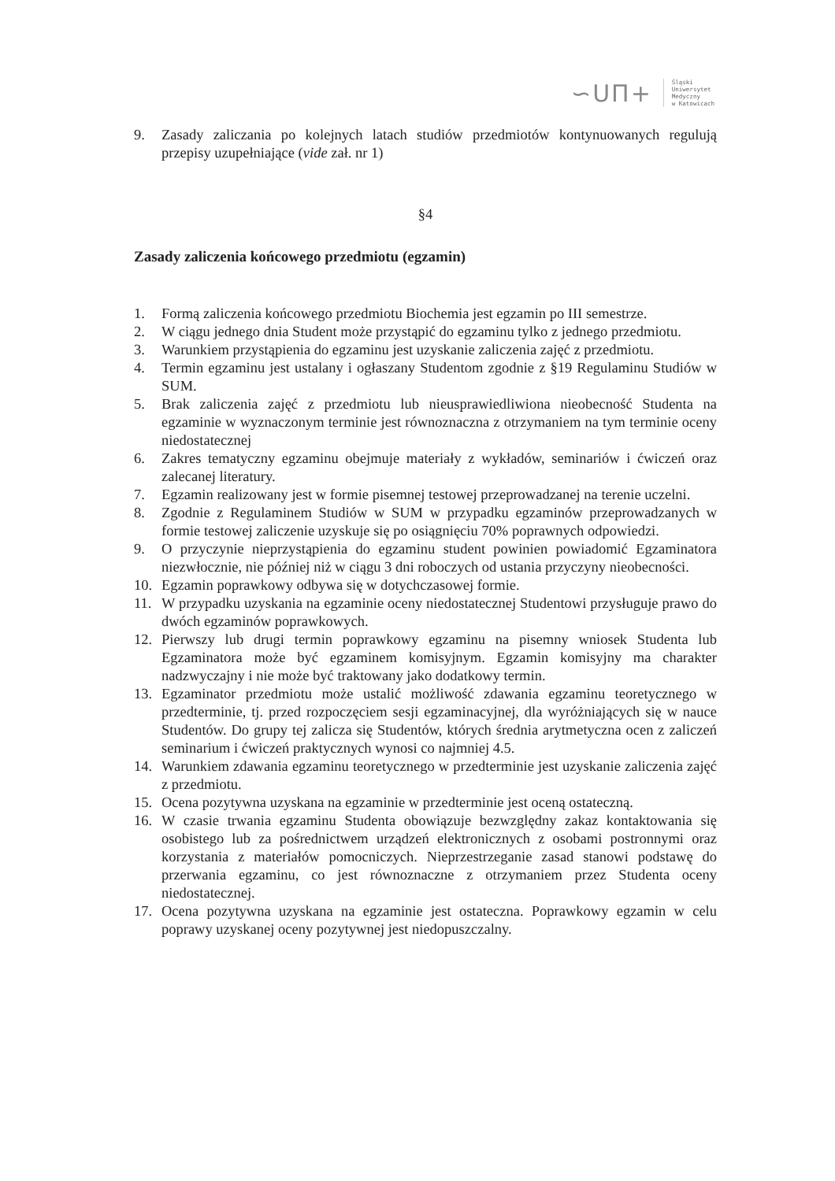∽UΠ+
Śląski
Uniwersytet
Medyczny
w Katowicach
9. Zasady zaliczania po kolejnych latach studiów przedmiotów kontynuowanych regulują przepisy uzupełniające (vide zał. nr 1)
§4
Zasady zaliczenia końcowego przedmiotu (egzamin)
1. Formą zaliczenia końcowego przedmiotu Biochemia jest egzamin po III semestrze.
2. W ciągu jednego dnia Student może przystąpić do egzaminu tylko z jednego przedmiotu.
3. Warunkiem przystąpienia do egzaminu jest uzyskanie zaliczenia zajęć z przedmiotu.
4. Termin egzaminu jest ustalany i ogłaszany Studentom zgodnie z §19 Regulaminu Studiów w SUM.
5. Brak zaliczenia zajęć z przedmiotu lub nieusprawiedliwiona nieobecność Studenta na egzaminie w wyznaczonym terminie jest równoznaczna z otrzymaniem na tym terminie oceny niedostatecznej
6. Zakres tematyczny egzaminu obejmuje materiały z wykładów, seminariów i ćwiczeń oraz zalecanej literatury.
7. Egzamin realizowany jest w formie pisemnej testowej przeprowadzanej na terenie uczelni.
8. Zgodnie z Regulaminem Studiów w SUM w przypadku egzaminów przeprowadzanych w formie testowej zaliczenie uzyskuje się po osiągnięciu 70% poprawnych odpowiedzi.
9. O przyczynie nieprzystąpienia do egzaminu student powinien powiadomić Egzaminatora niezwłocznie, nie później niż w ciągu 3 dni roboczych od ustania przyczyny nieobecności.
10. Egzamin poprawkowy odbywa się w dotychczasowej formie.
11. W przypadku uzyskania na egzaminie oceny niedostatecznej Studentowi przysługuje prawo do dwóch egzaminów poprawkowych.
12. Pierwszy lub drugi termin poprawkowy egzaminu na pisemny wniosek Studenta lub Egzaminatora może być egzaminem komisyjnym. Egzamin komisyjny ma charakter nadzwyczajny i nie może być traktowany jako dodatkowy termin.
13. Egzaminator przedmiotu może ustalić możliwość zdawania egzaminu teoretycznego w przedterminie, tj. przed rozpoczęciem sesji egzaminacyjnej, dla wyróżniających się w nauce Studentów. Do grupy tej zalicza się Studentów, których średnia arytmetyczna ocen z zaliczeń seminarium i ćwiczeń praktycznych wynosi co najmniej 4.5.
14. Warunkiem zdawania egzaminu teoretycznego w przedterminie jest uzyskanie zaliczenia zajęć z przedmiotu.
15. Ocena pozytywna uzyskana na egzaminie w przedterminie jest oceną ostateczną.
16. W czasie trwania egzaminu Studenta obowiązuje bezwzględny zakaz kontaktowania się osobistego lub za pośrednictwem urządzeń elektronicznych z osobami postronnymi oraz korzystania z materiałów pomocniczych. Nieprzestrzeganie zasad stanowi podstawę do przerwania egzaminu, co jest równoznaczne z otrzymaniem przez Studenta oceny niedostatecznej.
17. Ocena pozytywna uzyskana na egzaminie jest ostateczna. Poprawkowy egzamin w celu poprawy uzyskanej oceny pozytywnej jest niedopuszczalny.